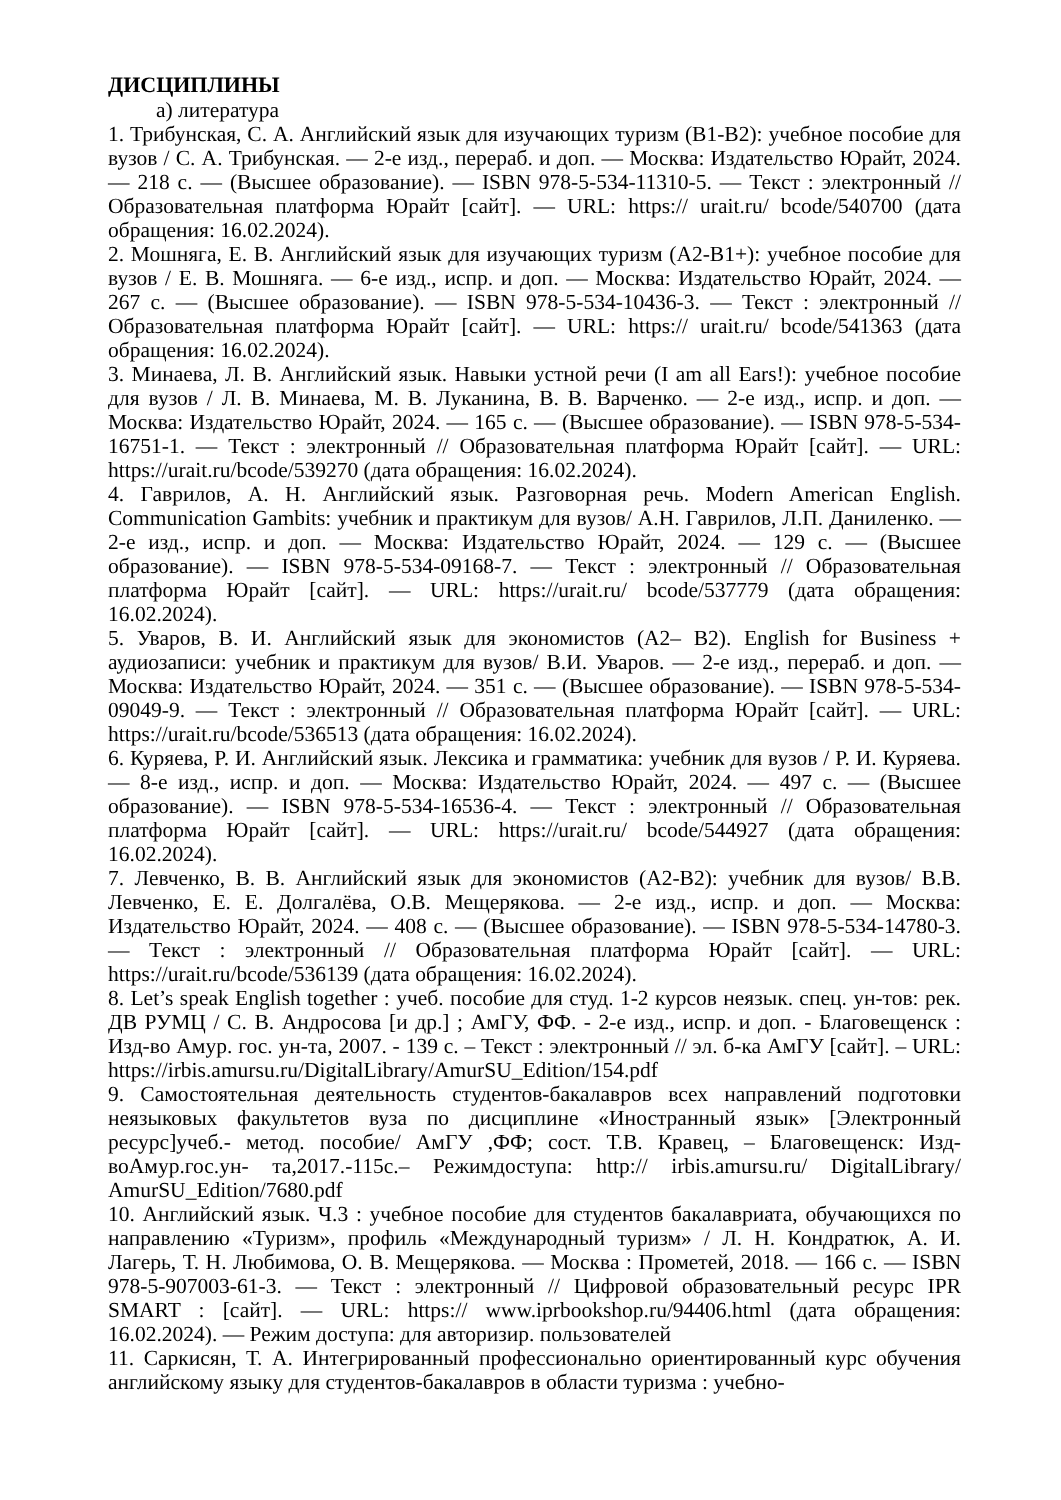ДИСЦИПЛИНЫ
а) литература
1. Трибунская, С. А. Английский язык для изучающих туризм (B1-B2): учебное пособие для вузов / С. А. Трибунская. — 2-е изд., перераб. и доп. — Москва: Издательство Юрайт, 2024. — 218 с. — (Высшее образование). — ISBN 978-5-534-11310-5. — Текст : электронный // Образовательная платформа Юрайт [сайт]. — URL: https:// urait.ru/ bcode/540700 (дата обращения: 16.02.2024).
2. Мошняга, Е. В. Английский язык для изучающих туризм (A2-B1+): учебное пособие для вузов / Е. В. Мошняга. — 6-е изд., испр. и доп. — Москва: Издательство Юрайт, 2024. — 267 с. — (Высшее образование). — ISBN 978-5-534-10436-3. — Текст : электронный // Образовательная платформа Юрайт [сайт]. — URL: https:// urait.ru/ bcode/541363 (дата обращения: 16.02.2024).
3. Минаева, Л. В. Английский язык. Навыки устной речи (I am all Ears!): учебное пособие для вузов / Л. В. Минаева, М. В. Луканина, В. В. Варченко. — 2-е изд., испр. и доп. — Москва: Издательство Юрайт, 2024. — 165 с. — (Высшее образование). — ISBN 978-5-534-16751-1. — Текст : электронный // Образовательная платформа Юрайт [сайт]. — URL: https://urait.ru/bcode/539270 (дата обращения: 16.02.2024).
4. Гаврилов, А. Н. Английский язык. Разговорная речь. Modern American English. Communication Gambits: учебник и практикум для вузов/ А.Н. Гаврилов, Л.П. Даниленко. — 2-е изд., испр. и доп. — Москва: Издательство Юрайт, 2024. — 129 с. — (Высшее образование). — ISBN 978-5-534-09168-7. — Текст : электронный // Образовательная платформа Юрайт [сайт]. — URL: https://urait.ru/ bcode/537779 (дата обращения: 16.02.2024).
5. Уваров, В. И. Английский язык для экономистов (A2– B2). English for Business + аудиозаписи: учебник и практикум для вузов/ В.И. Уваров. — 2-е изд., перераб. и доп. — Москва: Издательство Юрайт, 2024. — 351 с. — (Высшее образование). — ISBN 978-5-534-09049-9. — Текст : электронный // Образовательная платформа Юрайт [сайт]. — URL: https://urait.ru/bcode/536513 (дата обращения: 16.02.2024).
6. Куряева, Р. И. Английский язык. Лексика и грамматика: учебник для вузов / Р. И. Куряева. — 8-е изд., испр. и доп. — Москва: Издательство Юрайт, 2024. — 497 с. — (Высшее образование). — ISBN 978-5-534-16536-4. — Текст : электронный // Образовательная платформа Юрайт [сайт]. — URL: https://urait.ru/ bcode/544927 (дата обращения: 16.02.2024).
7. Левченко, В. В. Английский язык для экономистов (A2-B2): учебник для вузов/ В.В. Левченко, Е. Е. Долгалёва, О.В. Мещерякова. — 2-е изд., испр. и доп. — Москва: Издательство Юрайт, 2024. — 408 с. — (Высшее образование). — ISBN 978-5-534-14780-3. — Текст : электронный // Образовательная платформа Юрайт [сайт]. — URL: https://urait.ru/bcode/536139 (дата обращения: 16.02.2024).
8. Let’s speak English together : учеб. пособие для студ. 1-2 курсов неязык. спец. ун-тов: рек. ДВ РУМЦ / С. В. Андросова [и др.] ; АмГУ, ФФ. - 2-е изд., испр. и доп. - Благовещенск : Изд-во Амур. гос. ун-та, 2007. - 139 с. – Текст : электронный // эл. б-ка АмГУ [сайт]. – URL: https://irbis.amursu.ru/DigitalLibrary/AmurSU_Edition/154.pdf
9. Самостоятельная деятельность студентов-бакалавров всех направлений подготовки неязыковых факультетов вуза по дисциплине «Иностранный язык» [Электронный ресурс]учеб.- метод. пособие/ АмГУ ,ФФ; сост. Т.В. Кравец, – Благовещенск: Изд-воАмур.гос.ун- та,2017.-115с.– Режимдоступа: http:// irbis.amursu.ru/ DigitalLibrary/ AmurSU_Edition/7680.pdf
10. Английский язык. Ч.3 : учебное пособие для студентов бакалавриата, обучающихся по направлению «Туризм», профиль «Международный туризм» / Л. Н. Кондратюк, А. И. Лагерь, Т. Н. Любимова, О. В. Мещерякова. — Москва : Прометей, 2018. — 166 с. — ISBN 978-5-907003-61-3. — Текст : электронный // Цифровой образовательный ресурс IPR SMART : [сайт]. — URL: https:// www.iprbookshop.ru/94406.html (дата обращения: 16.02.2024). — Режим доступа: для авторизир. пользователей
11. Саркисян, Т. А. Интегрированный профессионально ориентированный курс обучения английскому языку для студентов-бакалавров в области туризма : учебно-